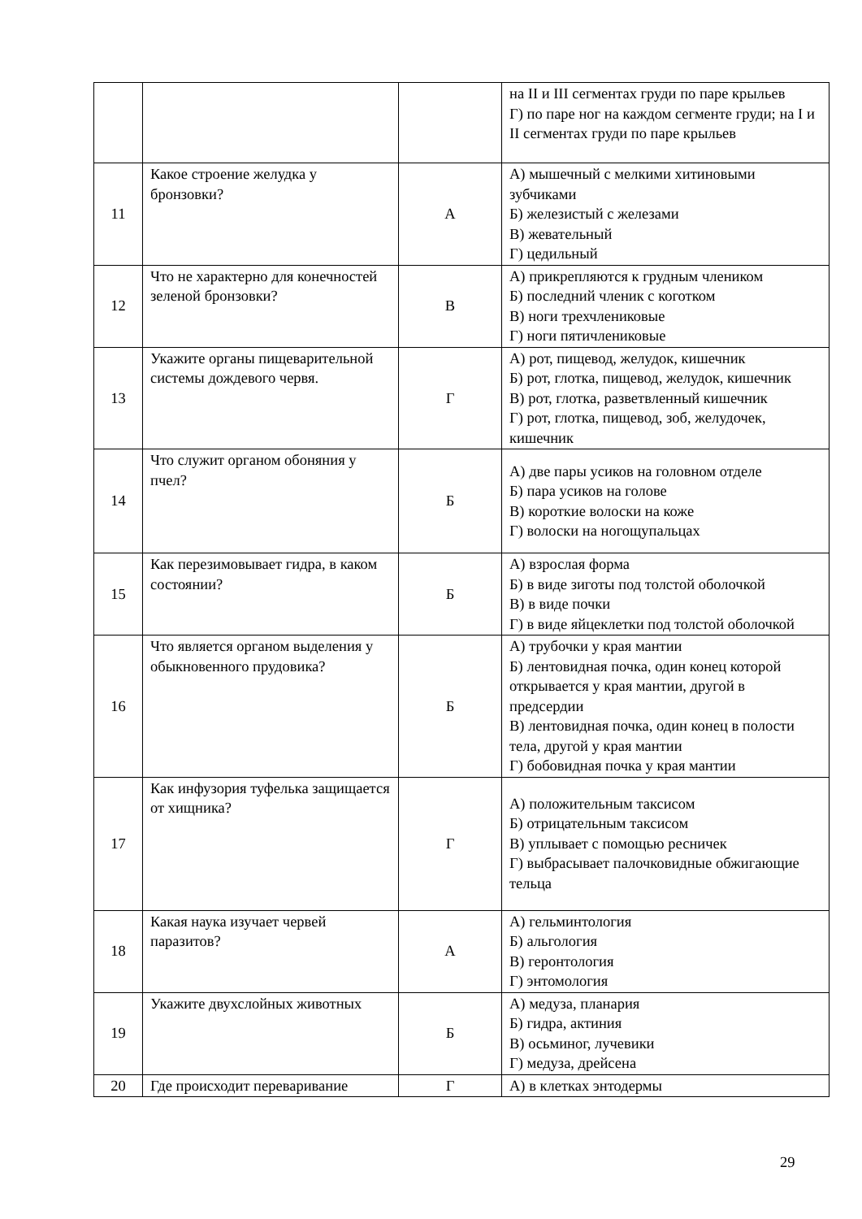| | | | на II и III сегментах груди по паре крыльев Г) по паре ног на каждом сегменте груди; на I и II сегментах груди по паре крыльев |
| 11 | Какое строение желудка у бронзовки? | А | А) мышечный с мелкими хитиновыми зубчиками Б) железистый с железами В) жевательный Г) цедильный |
| 12 | Что не характерно для конечностей зеленой бронзовки? | В | А) прикрепляются к грудным члеником Б) последний членик с коготком В) ноги трехчлениковые Г) ноги пятичлениковые |
| 13 | Укажите органы пищеварительной системы дождевого червя. | Г | А) рот, пищевод, желудок, кишечник Б) рот, глотка, пищевод, желудок, кишечник В) рот, глотка, разветвленный кишечник Г) рот, глотка, пищевод, зоб, желудочек, кишечник |
| 14 | Что служит органом обоняния у пчел? | Б | А) две пары усиков на головном отделе Б) пара усиков на голове В) короткие волоски на коже Г) волоски на ногощупальцах |
| 15 | Как перезимовывает гидра, в каком состоянии? | Б | А) взрослая форма Б) в виде зиготы под толстой оболочкой В) в виде почки Г) в виде яйцеклетки под толстой оболочкой |
| 16 | Что является органом выделения у обыкновенного прудовика? | Б | А) трубочки у края мантии Б) лентовидная почка, один конец которой открывается у края мантии, другой в предсердии В) лентовидная почка, один конец в полости тела, другой у края мантии Г) бобовидная почка у края мантии |
| 17 | Как инфузория туфелька защищается от хищника? | Г | А) положительным таксисом Б) отрицательным таксисом В) уплывает с помощью ресничек Г) выбрасывает палочковидные обжигающие тельца |
| 18 | Какая наука изучает червей паразитов? | А | А) гельминтология Б) альгология В) геронтология Г) энтомология |
| 19 | Укажите двухслойных животных | Б | А) медуза, планария Б) гидра, актиния В) осьминог, лучевики Г) медуза, дрейсена |
| 20 | Где происходит переваривание | Г | А) в клетках энтодермы |
29